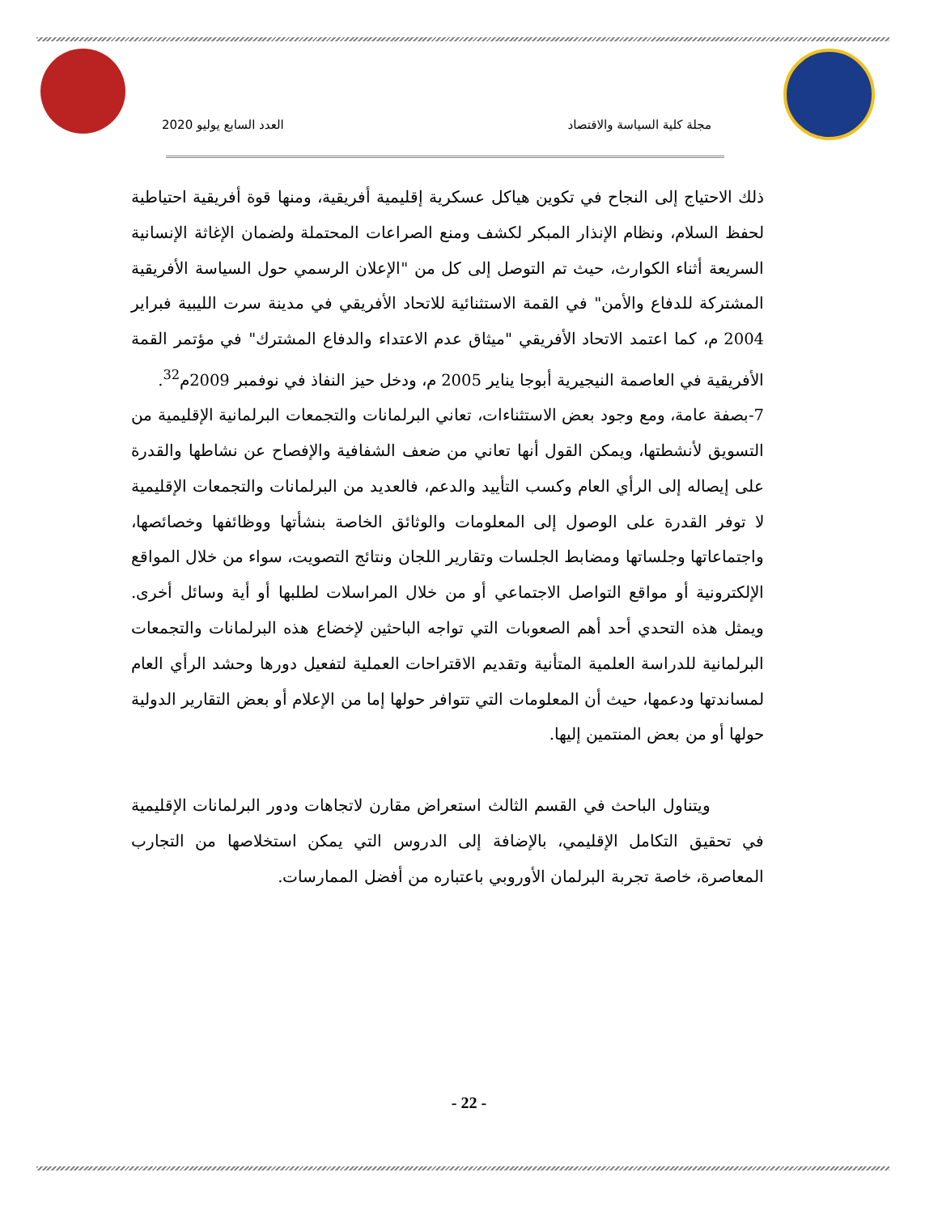مجلة كلية السياسة والاقتصاد العدد السابع يوليو 2020
ذلك الاحتياج إلى النجاح في تكوين هياكل عسكرية إقليمية أفريقية، ومنها قوة أفريقية احتياطية لحفظ السلام، ونظام الإنذار المبكر لكشف ومنع الصراعات المحتملة ولضمان الإغاثة الإنسانية السريعة أثناء الكوارث، حيث تم التوصل إلى كل من "الإعلان الرسمي حول السياسة الأفريقية المشتركة للدفاع والأمن" في القمة الاستثنائية للاتحاد الأفريقي في مدينة سرت الليبية فبراير 2004 م، كما اعتمد الاتحاد الأفريقي "ميثاق عدم الاعتداء والدفاع المشترك" في مؤتمر القمة الأفريقية في العاصمة النيجيرية أبوجا يناير 2005 م، ودخل حيز النفاذ في نوفمبر 2009م<sup>32</sup>.
7-بصفة عامة، ومع وجود بعض الاستثناءات، تعاني البرلمانات والتجمعات البرلمانية الإقليمية من التسويق لأنشطتها، ويمكن القول أنها تعاني من ضعف الشفافية والإفصاح عن نشاطها والقدرة على إيصاله إلى الرأي العام وكسب التأييد والدعم، فالعديد من البرلمانات والتجمعات الإقليمية لا توفر القدرة على الوصول إلى المعلومات والوثائق الخاصة بنشأتها ووظائفها وخصائصها، واجتماعاتها وجلساتها ومضابط الجلسات وتقارير اللجان ونتائج التصويت، سواء من خلال المواقع الإلكترونية أو مواقع التواصل الاجتماعي أو من خلال المراسلات لطلبها أو أية وسائل أخرى. ويمثل هذه التحدي أحد أهم الصعوبات التي تواجه الباحثين لإخضاع هذه البرلمانات والتجمعات البرلمانية للدراسة العلمية المتأنية وتقديم الاقتراحات العملية لتفعيل دورها وحشد الرأي العام لمساندتها ودعمها، حيث أن المعلومات التي تتوافر حولها إما من الإعلام أو بعض التقارير الدولية حولها أو من بعض المنتمين إليها.
ويتناول الباحث في القسم الثالث استعراض مقارن لاتجاهات ودور البرلمانات الإقليمية في تحقيق التكامل الإقليمي، بالإضافة إلى الدروس التي يمكن استخلاصها من التجارب المعاصرة، خاصة تجربة البرلمان الأوروبي باعتباره من أفضل الممارسات.
- 22 -